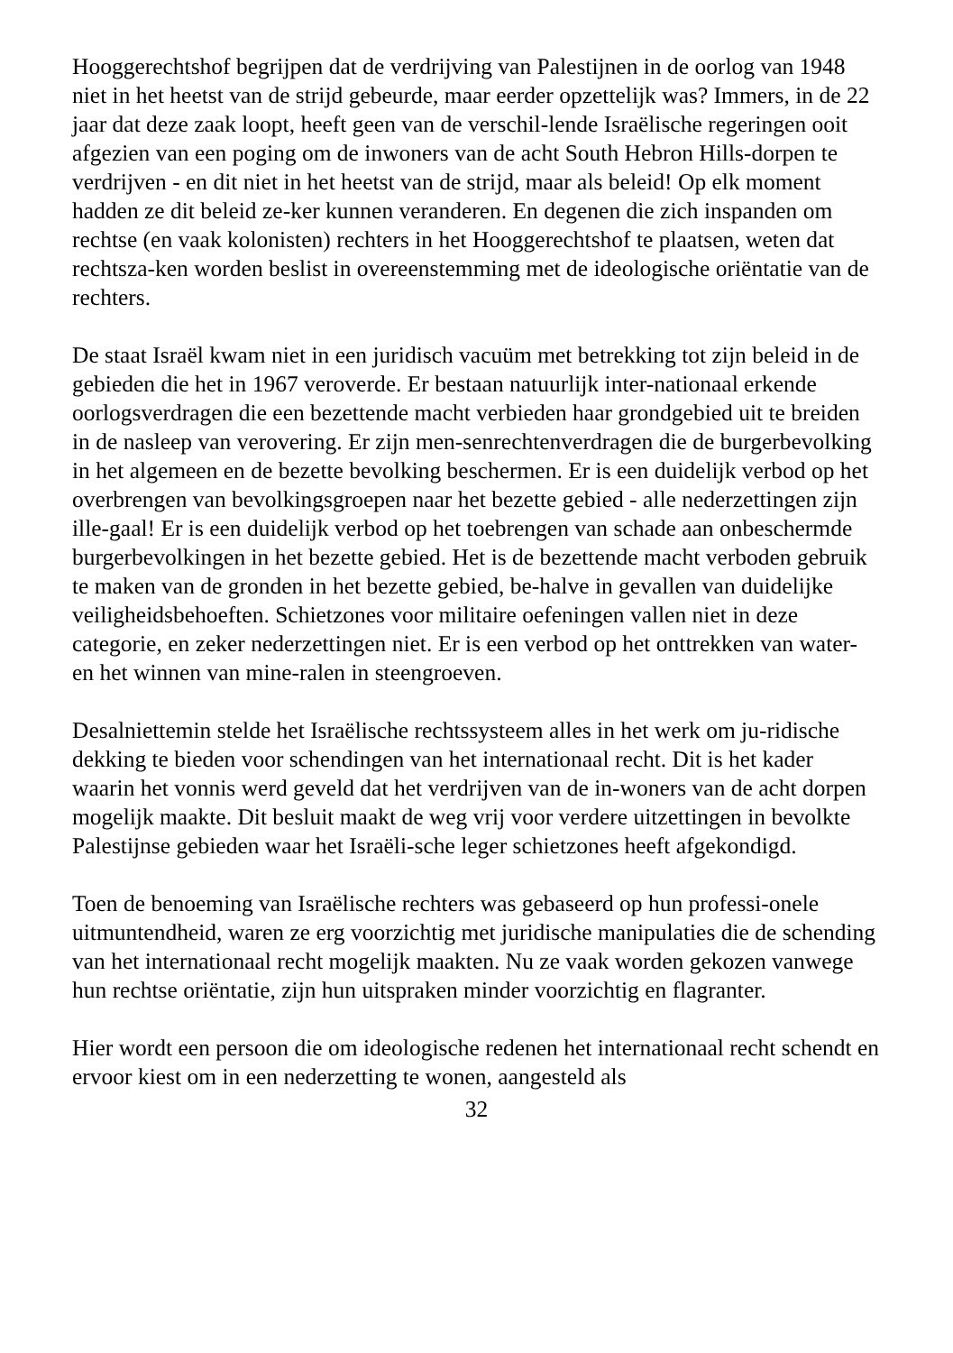Hooggerechtshof begrijpen dat de verdrijving van Palestijnen in de oorlog van 1948 niet in het heetst van de strijd gebeurde, maar eerder opzettelijk was? Immers, in de 22 jaar dat deze zaak loopt, heeft geen van de verschil-lende Israëlische regeringen ooit afgezien van een poging om de inwoners van de acht South Hebron Hills-dorpen te verdrijven - en dit niet in het heetst van de strijd, maar als beleid! Op elk moment hadden ze dit beleid ze-ker kunnen veranderen. En degenen die zich inspanden om rechtse (en vaak kolonisten) rechters in het Hooggerechtshof te plaatsen, weten dat rechtsza-ken worden beslist in overeenstemming met de ideologische oriëntatie van de rechters.
De staat Israël kwam niet in een juridisch vacuüm met betrekking tot zijn beleid in de gebieden die het in 1967 veroverde. Er bestaan natuurlijk inter-nationaal erkende oorlogsverdragen die een bezettende macht verbieden haar grondgebied uit te breiden in de nasleep van verovering. Er zijn men-senrechtenverdragen die de burgerbevolking in het algemeen en de bezette bevolking beschermen. Er is een duidelijk verbod op het overbrengen van bevolkingsgroepen naar het bezette gebied - alle nederzettingen zijn ille-gaal! Er is een duidelijk verbod op het toebrengen van schade aan onbeschermde burgerbevolkingen in het bezette gebied. Het is de bezettende macht verboden gebruik te maken van de gronden in het bezette gebied, be-halve in gevallen van duidelijke veiligheidsbehoeften. Schietzones voor militaire oefeningen vallen niet in deze categorie, en zeker nederzettingen niet. Er is een verbod op het onttrekken van water- en het winnen van mine-ralen in steengroeven.
Desalniettemin stelde het Israëlische rechtssysteem alles in het werk om ju-ridische dekking te bieden voor schendingen van het internationaal recht. Dit is het kader waarin het vonnis werd geveld dat het verdrijven van de in-woners van de acht dorpen mogelijk maakte. Dit besluit maakt de weg vrij voor verdere uitzettingen in bevolkte Palestijnse gebieden waar het Israëli-sche leger schietzones heeft afgekondigd.
Toen de benoeming van Israëlische rechters was gebaseerd op hun professi-onele uitmuntendheid, waren ze erg voorzichtig met juridische manipulaties die de schending van het internationaal recht mogelijk maakten. Nu ze vaak worden gekozen vanwege hun rechtse oriëntatie, zijn hun uitspraken minder voorzichtig en flagranter.
Hier wordt een persoon die om ideologische redenen het internationaal recht schendt en ervoor kiest om in een nederzetting te wonen, aangesteld als
32